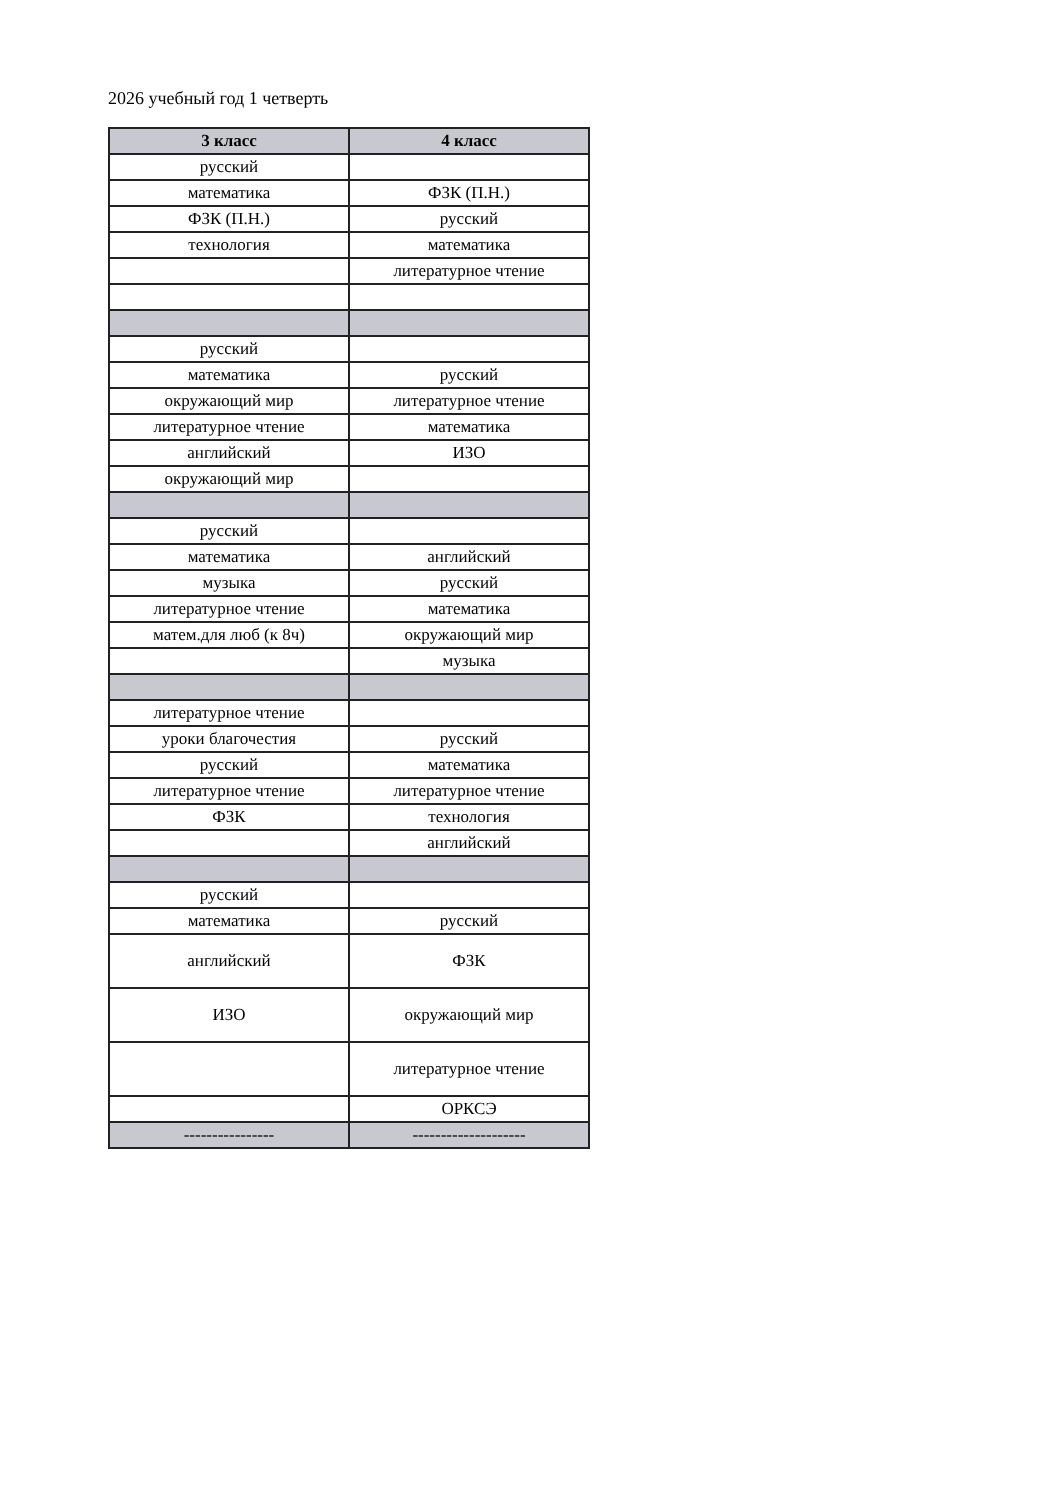2026 учебный год 1 четверть
| 3 класс | 4 класс |
| --- | --- |
| русский | |
| математика | ФЗК (П.Н.) |
| ФЗК (П.Н.) | русский |
| технология | математика |
| | литературное чтение |
| русский | |
| математика | русский |
| окружающий мир | литературное чтение |
| литературное чтение | математика |
| английский | ИЗО |
| окружающий мир | |
| русский | |
| математика | английский |
| музыка | русский |
| литературное чтение | математика |
| матем.для люб (к 8ч) | окружающий мир |
| | музыка |
| литературное чтение | |
| уроки благочестия | русский |
| русский | математика |
| литературное чтение | литературное чтение |
| ФЗК | технология |
| | английский |
| русский | |
| математика | русский |
| английский | ФЗК |
| ИЗО | окружающий мир |
| | литературное чтение |
| | ОРКСЭ |
| ---------------- | -------------------- |